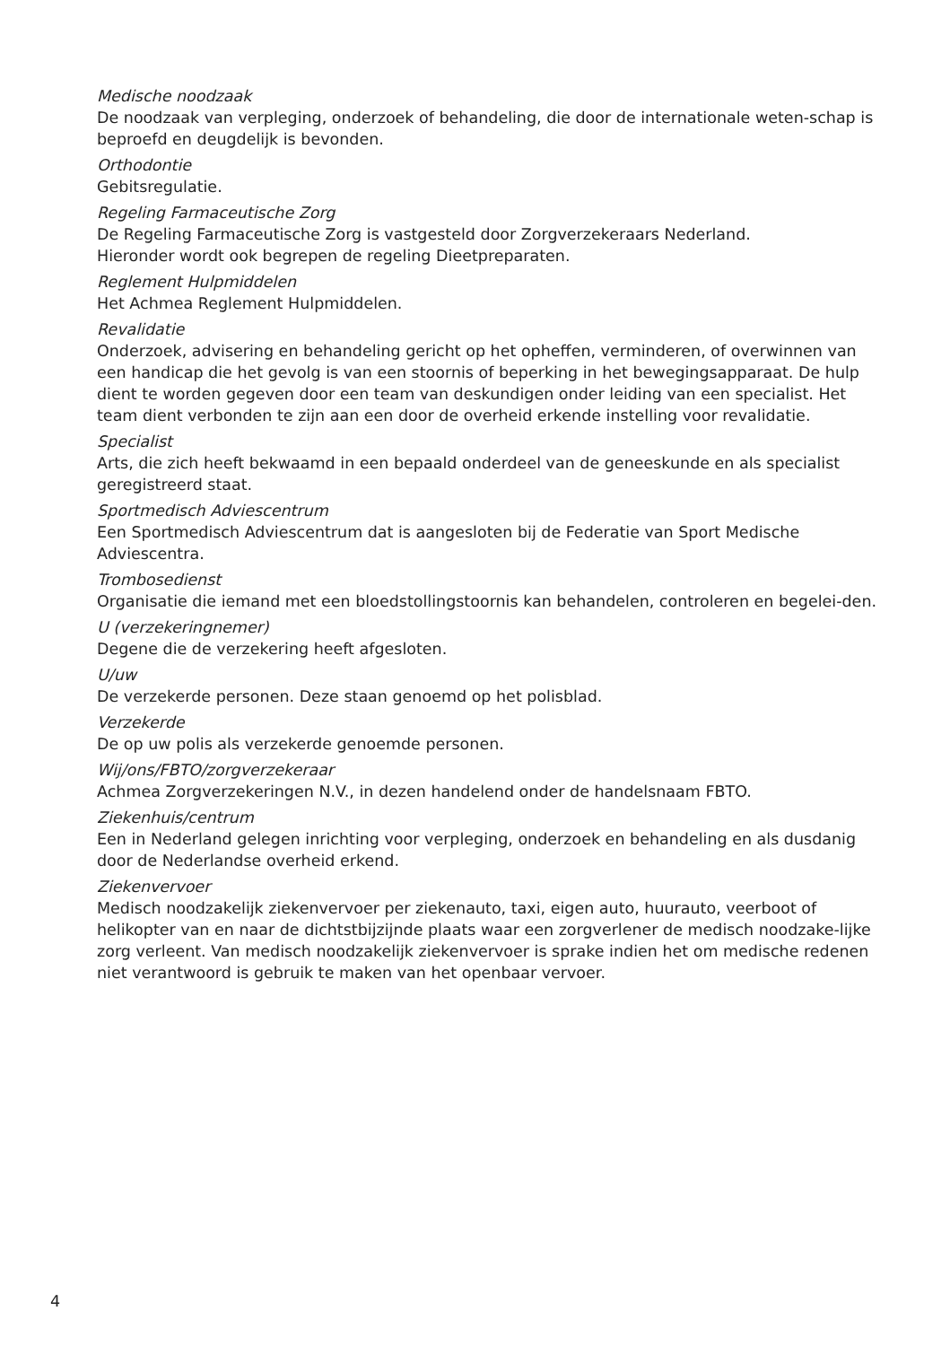Medische noodzaak
De noodzaak van verpleging, onderzoek of behandeling, die door de internationale weten-schap is beproefd en deugdelijk is bevonden.
Orthodontie
Gebitsregulatie.
Regeling Farmaceutische Zorg
De Regeling Farmaceutische Zorg is vastgesteld door Zorgverzekeraars Nederland.
Hieronder wordt ook begrepen de regeling Dieetpreparaten.
Reglement Hulpmiddelen
Het Achmea Reglement Hulpmiddelen.
Revalidatie
Onderzoek, advisering en behandeling gericht op het opheffen, verminderen, of overwinnen van een handicap die het gevolg is van een stoornis of beperking in het bewegingsapparaat. De hulp dient te worden gegeven door een team van deskundigen onder leiding van een specialist. Het team dient verbonden te zijn aan een door de overheid erkende instelling voor revalidatie.
Specialist
Arts, die zich heeft bekwaamd in een bepaald onderdeel van de geneeskunde en als specialist geregistreerd staat.
Sportmedisch Adviescentrum
Een Sportmedisch Adviescentrum dat is aangesloten bij de Federatie van Sport Medische Adviescentra.
Trombosedienst
Organisatie die iemand met een bloedstollingstoornis kan behandelen, controleren en begelei-den.
U (verzekeringnemer)
Degene die de verzekering heeft afgesloten.
U/uw
De verzekerde personen. Deze staan genoemd op het polisblad.
Verzekerde
De op uw polis als verzekerde genoemde personen.
Wij/ons/FBTO/zorgverzekeraar
Achmea Zorgverzekeringen N.V., in dezen handelend onder de handelsnaam FBTO.
Ziekenhuis/centrum
Een in Nederland gelegen inrichting voor verpleging, onderzoek en behandeling en als dusdanig door de Nederlandse overheid erkend.
Ziekenvervoer
Medisch noodzakelijk ziekenvervoer per ziekenauto, taxi, eigen auto, huurauto, veerboot of helikopter van en naar de dichtstbijzijnde plaats waar een zorgverlener de medisch noodzake-lijke zorg verleent. Van medisch noodzakelijk ziekenvervoer is sprake indien het om medische redenen niet verantwoord is gebruik te maken van het openbaar vervoer.
4